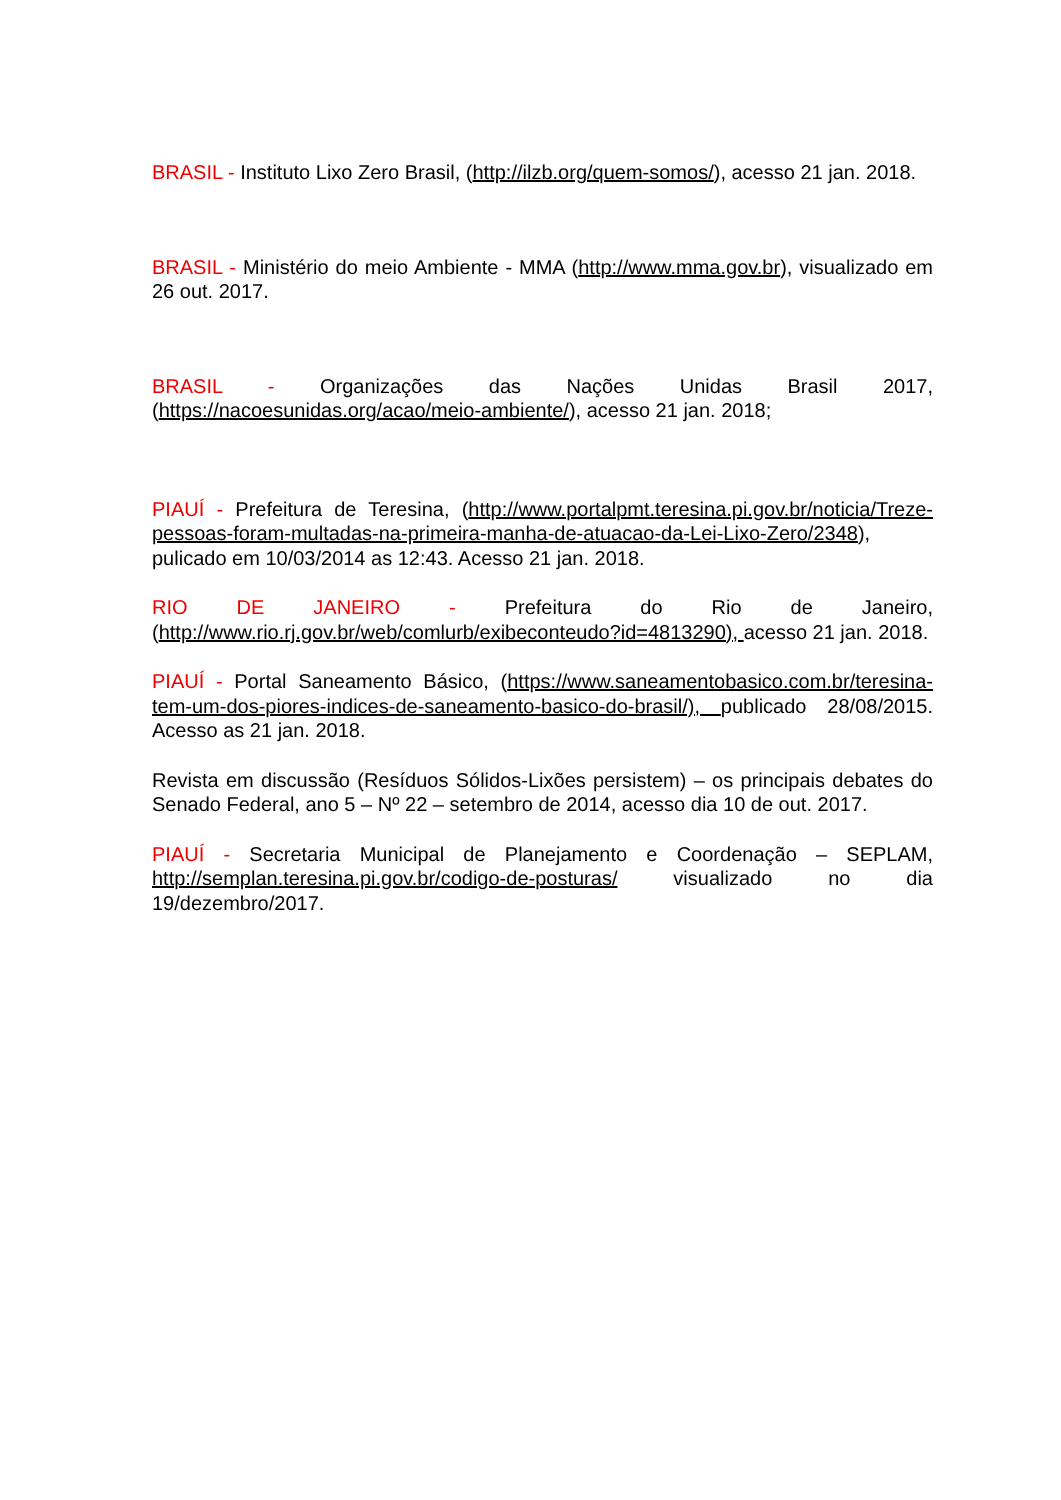BRASIL - Instituto Lixo Zero Brasil, (http://ilzb.org/quem-somos/), acesso 21 jan. 2018.
BRASIL - Ministério do meio Ambiente - MMA (http://www.mma.gov.br), visualizado em 26 out. 2017.
BRASIL - Organizações das Nações Unidas Brasil 2017, (https://nacoesunidas.org/acao/meio-ambiente/), acesso 21 jan. 2018;
PIAUÍ - Prefeitura de Teresina, (http://www.portalpmt.teresina.pi.gov.br/noticia/Treze-pessoas-foram-multadas-na-primeira-manha-de-atuacao-da-Lei-Lixo-Zero/2348), pulicado em 10/03/2014 as 12:43. Acesso 21 jan. 2018.
RIO DE JANEIRO - Prefeitura do Rio de Janeiro, (http://www.rio.rj.gov.br/web/comlurb/exibeconteudo?id=4813290), acesso 21 jan. 2018.
PIAUÍ - Portal Saneamento Básico, (https://www.saneamentobasico.com.br/teresina-tem-um-dos-piores-indices-de-saneamento-basico-do-brasil/), publicado 28/08/2015. Acesso as 21 jan. 2018.
Revista em discussão (Resíduos Sólidos-Lixões persistem) – os principais debates do Senado Federal, ano 5 – Nº 22 – setembro de 2014, acesso dia 10 de out. 2017.
PIAUÍ - Secretaria Municipal de Planejamento e Coordenação – SEPLAM, http://semplan.teresina.pi.gov.br/codigo-de-posturas/ visualizado no dia 19/dezembro/2017.